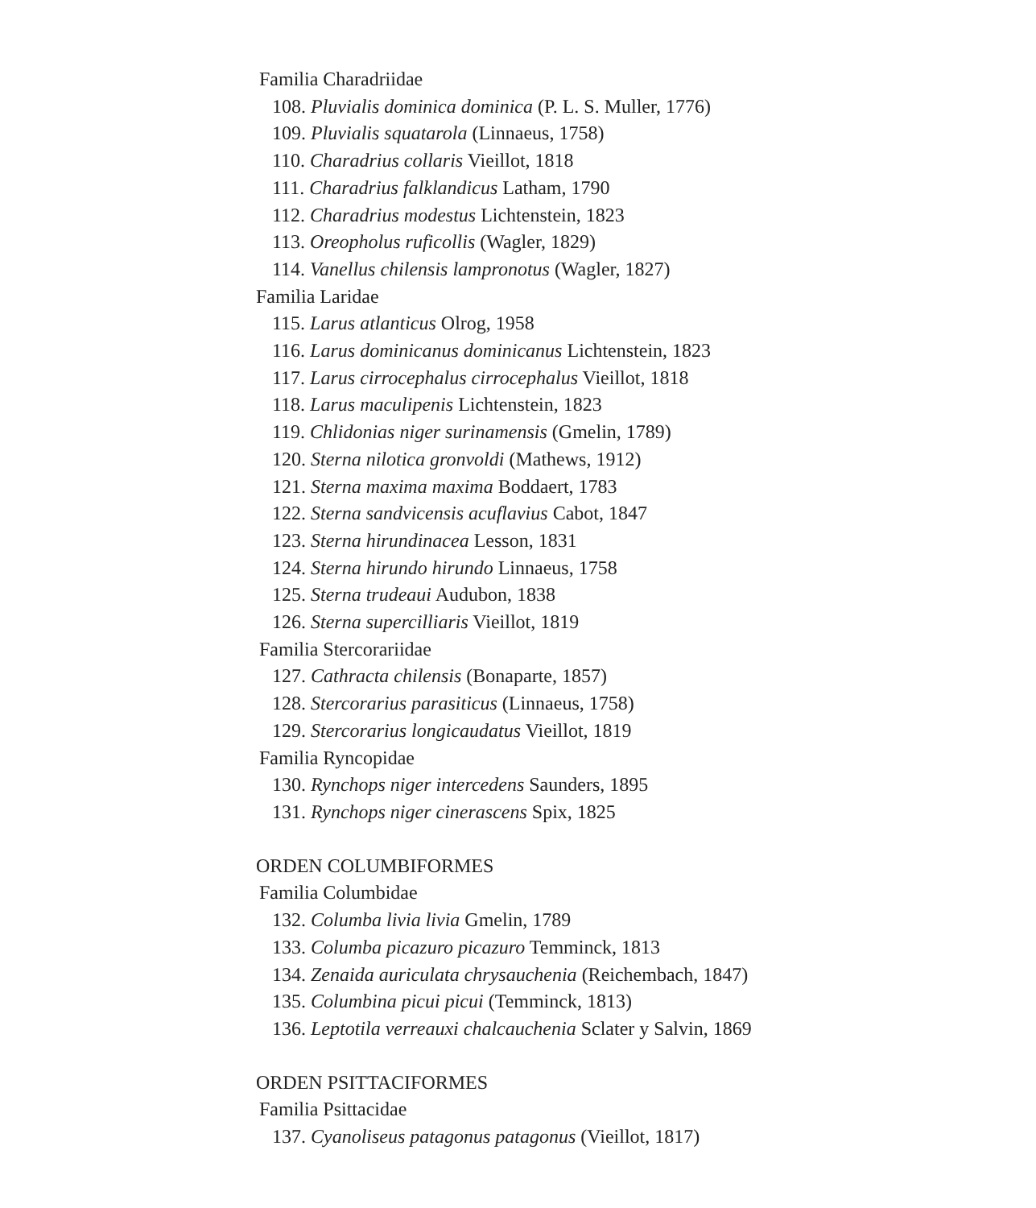Familia Charadriidae
108. Pluvialis dominica dominica (P. L. S. Muller, 1776)
109. Pluvialis squatarola (Linnaeus, 1758)
110. Charadrius collaris Vieillot, 1818
111. Charadrius falklandicus Latham, 1790
112. Charadrius modestus Lichtenstein, 1823
113. Oreopholus ruficollis (Wagler, 1829)
114. Vanellus chilensis lampronotus (Wagler, 1827)
Familia Laridae
115. Larus atlanticus Olrog, 1958
116. Larus dominicanus dominicanus Lichtenstein, 1823
117. Larus cirrocephalus cirrocephalus Vieillot, 1818
118. Larus maculipenis Lichtenstein, 1823
119. Chlidonias niger surinamensis (Gmelin, 1789)
120. Sterna nilotica gronvoldi (Mathews, 1912)
121. Sterna maxima maxima Boddaert, 1783
122. Sterna sandvicensis acuflavius Cabot, 1847
123. Sterna hirundinacea Lesson, 1831
124. Sterna hirundo hirundo Linnaeus, 1758
125. Sterna trudeaui Audubon, 1838
126. Sterna supercilliaris Vieillot, 1819
Familia Stercorariidae
127. Cathracta chilensis (Bonaparte, 1857)
128. Stercorarius parasiticus (Linnaeus, 1758)
129. Stercorarius longicaudatus Vieillot, 1819
Familia Ryncopidae
130. Rynchops niger intercedens Saunders, 1895
131. Rynchops niger cinerascens Spix, 1825
ORDEN COLUMBIFORMES
Familia Columbidae
132. Columba livia livia Gmelin, 1789
133. Columba picazuro picazuro Temminck, 1813
134. Zenaida auriculata chrysauchenia (Reichembach, 1847)
135. Columbina picui picui (Temminck, 1813)
136. Leptotila verreauxi chalcauchenia Sclater y Salvin, 1869
ORDEN PSITTACIFORMES
Familia Psittacidae
137. Cyanoliseus patagonus patagonus (Vieillot, 1817)